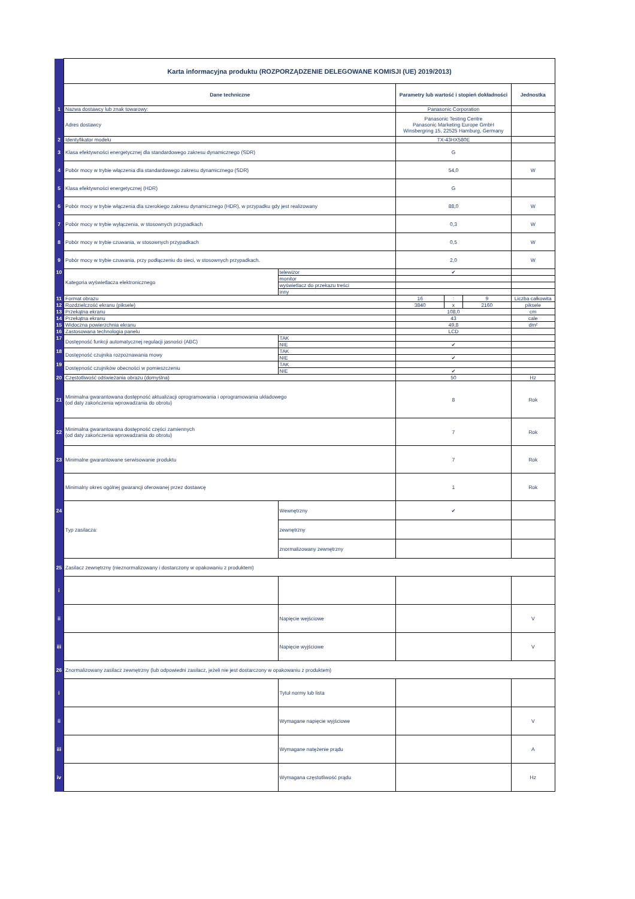| | Karta informacyjna produktu (ROZPORZĄDZENIE DELEGOWANE KOMISJI (UE) 2019/2013) | | | | | |
| | Dane techniczne | | Parametry lub wartość i stopień dokładności | | | Jednostka |
| 1 | Nazwa dostawcy lub znak towarowy: | | Panasonic Corporation | | | |
| | Adres dostawcy | | Panasonic Testing Centre Panasonic Marketing Europe GmbH Winsbergring 15, 22525 Hamburg, Germany | | | |
| 2 | Identyfikator modelu | | TX-43HX580E | | | |
| 3 | Klasa efektywności energetycznej dla standardowego zakresu dynamicznego (SDR) | | G | | | |
| 4 | Pobór mocy w trybie włączenia dla standardowego zakresu dynamicznego (SDR) | | 54,0 | | | W |
| 5 | Klasa efektywności energetycznej (HDR) | | G | | | |
| 6 | Pobór mocy w trybie włączenia dla szerokiego zakresu dynamicznego (HDR), w przypadku gdy jest realizowany | | 88,0 | | | W |
| 7 | Pobór mocy w trybie wyłączenia, w stosownych przypadkach | | 0,3 | | | W |
| 8 | Pobór mocy w trybie czuwania, w stosownych przypadkach | | 0,5 | | | W |
| 9 | Pobór mocy w trybie czuwania, przy podłączeniu do sieci, w stosownych przypadkach. | | 2,0 | | | W |
| 10 | Kategoria wyświetlacza elektronicznego | telewizor | ✔ | | | |
| | | monitor | | | | |
| | | wyświetlacz do przekazu treści | | | | |
| | | inny | | | | |
| 11 | Format obrazu | | 16 | : | 9 | Liczba całkowita |
| 12 | Rozdzielczość ekranu (piksele) | | 3840 | x | 2160 | piksele |
| 13 | Przekątna ekranu | | 108,0 | | | cm |
| 14 | Przekątna ekranu | | 43 | | | cale |
| 15 | Widoczna powierzchnia ekranu | | 49,8 | | | dm² |
| 16 | Zastosowana technologia panelu | | LCD | | | |
| 17 | Dostępność funkcji automatycznej regulacji jasności (ABC) | TAK | | | | |
| | | NIE | ✔ | | | |
| 18 | Dostępność czujnika rozpoznawania mowy | TAK | | | | |
| | | NIE | ✔ | | | |
| 19 | Dostępność czujników obecności w pomieszczeniu | TAK | | | | |
| | | NIE | ✔ | | | |
| 20 | Częstotliwość odświeżania obrazu (domyślna) | | 50 | | | Hz |
| 21 | Minimalna gwarantowana dostępność aktualizacji oprogramowania i oprogramowania układowego (od daty zakończenia wprowadzania do obrotu) | | 8 | | | Rok |
| 22 | Minimalna gwarantowana dostępność części zamiennych (od daty zakończenia wprowadzania do obrotu) | | 7 | | | Rok |
| 23 | Minimalne gwarantowane serwisowanie produktu | | 7 | | | Rok |
| | Minimalny okres ogólnej gwarancji oferowanej przez dostawcę | | 1 | | | Rok |
| 24 | Typ zasilacza: | Wewnętrzny | ✔ | | | |
| | | zewnętrzny | | | | |
| | | znormalizowany zewnętrzny | | | | |
| 25 | Zasilacz zewnętrzny (nieznormalizowany i dostarczony w opakowaniu z produktem) | | | | | |
| i | | | | | | |
| ii | | Napięcie wejściowe | | | | V |
| iii | | Napięcie wyjściowe | | | | V |
| 26 | Znormalizowany zasilacz zewnętrzny (lub odpowiedni zasilacz, jeżeli nie jest dostarczony w opakowaniu z produktem) | | | | | |
| i | | Tytuł normy lub lista | | | | |
| ii | | Wymagane napięcie wyjściowe | | | | V |
| iii | | Wymagane natężenie prądu | | | | A |
| iv | | Wymagana częstotliwość prądu | | | | Hz |